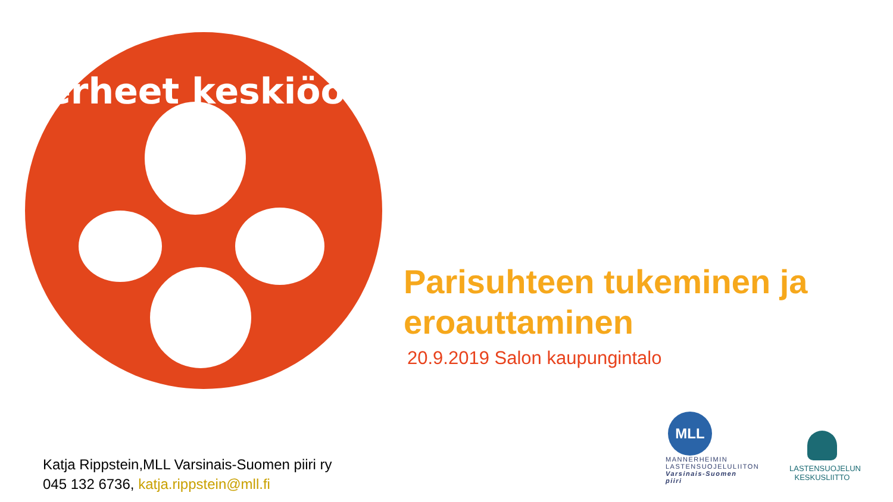Perheet keskiöön!
Parisuhteen tukeminen ja eroauttaminen
20.9.2019 Salon kaupungintalo
Katja Rippstein,MLL Varsinais-Suomen piiri ry
045 132 6736, katja.rippstein@mll.fi
MLL
MANNERHEIMIN
LASTENSUOJELULIITON
Varsinais-Suomen piiri
LASTENSUOJELUN
KESKUSLIITTO